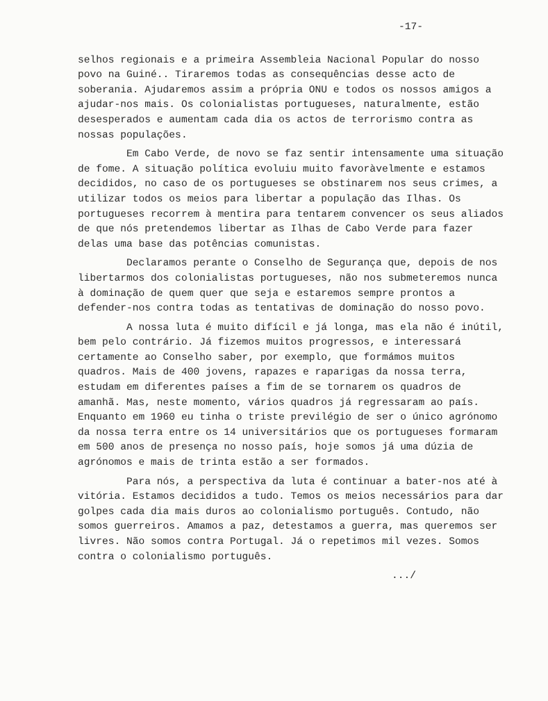-17-
selhos regionais e a primeira Assembleia Nacional Popular do nosso povo na Guiné.. Tiraremos todas as consequências desse acto de soberania. Ajudaremos assim a própria ONU e todos os nossos amigos a ajudar-nos mais. Os colonialistas portugueses, naturalmente, estão desesperados e aumentam cada dia os actos de terrorismo contra as nossas populações.
Em Cabo Verde, de novo se faz sentir intensamente uma situação de fome. A situação política evoluiu muito favoràvelmente e estamos decididos, no caso de os portugueses se obstinarem nos seus crimes, a utilizar todos os meios para libertar a população das Ilhas. Os portugueses recorrem à mentira para tentarem convencer os seus aliados de que nós pretendemos libertar as Ilhas de Cabo Verde para fazer delas uma base das potências comunistas.
Declaramos perante o Conselho de Segurança que, depois de nos libertarmos dos colonialistas portugueses, não nos submeteremos nunca à dominação de quem quer que seja e estaremos sempre prontos a defender-nos contra todas as tentativas de dominação do nosso povo.
A nossa luta é muito difícil e já longa, mas ela não é inútil, bem pelo contrário. Já fizemos muitos progressos, e interessará certamente ao Conselho saber, por exemplo, que formámos muitos quadros. Mais de 400 jovens, rapazes e raparigas da nossa terra, estudam em diferentes países a fim de se tornarem os quadros de amanhã. Mas, neste momento, vários quadros já regressaram ao país. Enquanto em 1960 eu tinha o triste previlégio de ser o único agrónomo da nossa terra entre os 14 universitários que os portugueses formaram em 500 anos de presença no nosso país, hoje somos já uma dúzia de agrónomos e mais de trinta estão a ser formados.
Para nós, a perspectiva da luta é continuar a bater-nos até à vitória. Estamos decididos a tudo. Temos os meios necessários para dar golpes cada dia mais duros ao colonialismo português. Contudo, não somos guerreiros. Amamos a paz, detestamos a guerra, mas queremos ser livres. Não somos contra Portugal. Já o repetimos mil vezes. Somos contra o colonialismo português.
.../